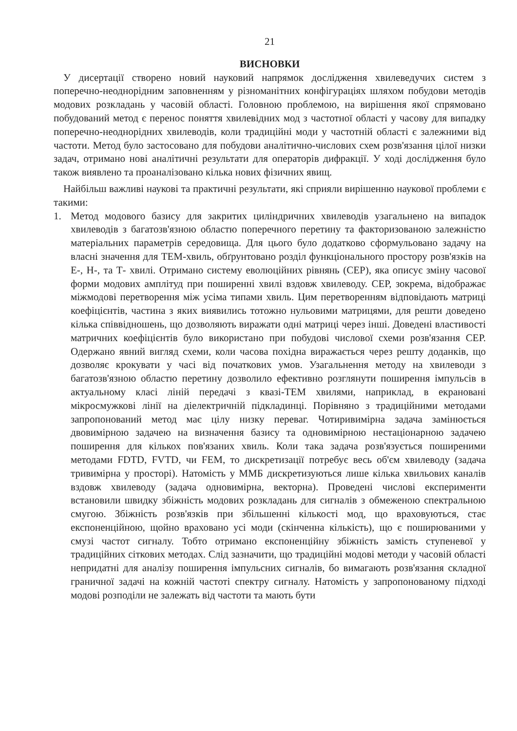21
ВИСНОВКИ
У дисертації створено новий науковий напрямок дослідження хвилеведучих систем з поперечно-неоднорідним заповненням у різноманітних конфігураціях шляхом побудови методів модових розкладань у часовій області. Головною проблемою, на вирішення якої спрямовано побудований метод є перенос поняття хвилевідних мод з частотної області у часову для випадку поперечно-неоднорідних хвилеводів, коли традиційні моди у частотній області є залежними від частоти. Метод було застосовано для побудови аналітично-числових схем розв'язання цілої низки задач, отримано нові аналітичні результати для операторів дифракції. У ході дослідження було також виявлено та проаналізовано кілька нових фізичних явищ.
Найбільш важливі наукові та практичні результати, які сприяли вирішенню наукової проблеми є такими:
1. Метод модового базису для закритих циліндричних хвилеводів узагальнено на випадок хвилеводів з багатозв'язною областю поперечного перетину та факторизованою залежністю матеріальних параметрів середовища. Для цього було додатково сформульовано задачу на власні значення для ТЕМ-хвиль, обґрунтовано розділ функціонального простору розв'язків на Е-, Н-, та Т- хвилі. Отримано систему еволюційних рівнянь (СЕР), яка описує зміну часової форми модових амплітуд при поширенні хвилі вздовж хвилеводу. СЕР, зокрема, відображає міжмодові перетворення між усіма типами хвиль. Цим перетворенням відповідають матриці коефіцієнтів, частина з яких виявились тотожно нульовими матрицями, для решти доведено кілька співвідношень, що дозволяють виражати одні матриці через інші. Доведені властивості матричних коефіцієнтів було використано при побудові числової схеми розв'язання СЕР. Одержано явний вигляд схеми, коли часова похідна виражається через решту доданків, що дозволяє крокувати у часі від початкових умов. Узагальнення методу на хвилеводи з багатозв'язною областю перетину дозволило ефективно розглянути поширення імпульсів в актуальному класі ліній передачі з квазі-ТЕМ хвилями, наприклад, в екрановані мікросмужкові лінії на діелектричній підкладинці. Порівняно з традиційними методами запропонований метод має цілу низку переваг. Чотиривимірна задача замінюється двовимірною задачею на визначення базису та одновимірною нестаціонарною задачею поширення для кількох пов'язаних хвиль. Коли така задача розв'язується поширеними методами FDTD, FVTD, чи FEM, то дискретизації потребує весь об'єм хвилеводу (задача тривимірна у просторі). Натомість у ММБ дискретизуються лише кілька хвильових каналів вздовж хвилеводу (задача одновимірна, векторна). Проведені числові експерименти встановили швидку збіжність модових розкладань для сигналів з обмеженою спектральною смугою. Збіжність розв'язків при збільшенні кількості мод, що враховуються, стає експоненційною, щойно враховано усі моди (скінченна кількість), що є поширюваними у смузі частот сигналу. Тобто отримано експоненційну збіжність замість ступеневої у традиційних сіткових методах. Слід зазначити, що традиційні модові методи у часовій області непридатні для аналізу поширення імпульсних сигналів, бо вимагають розв'язання складної граничної задачі на кожній частоті спектру сигналу. Натомість у запропонованому підході модові розподіли не залежать від частоти та мають бути